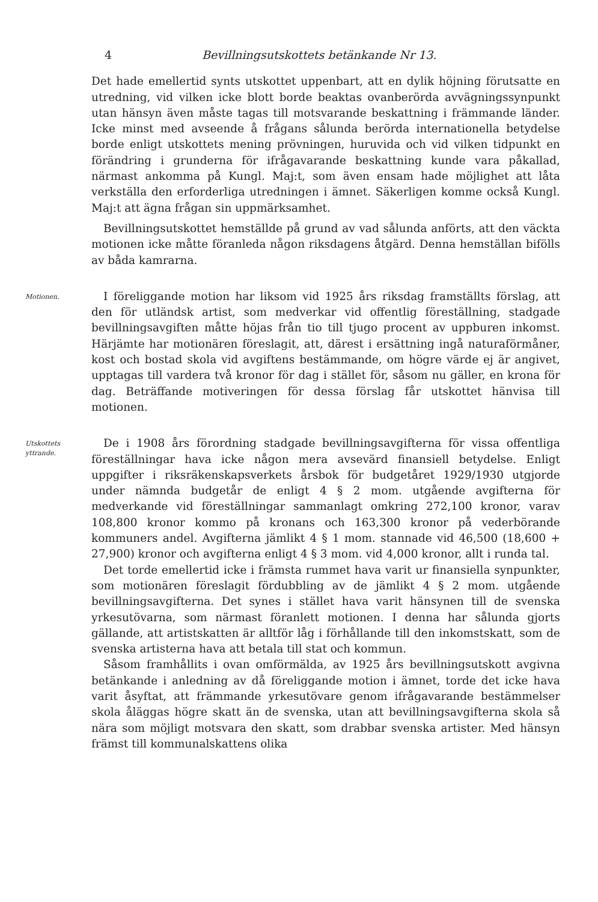4 Bevillningsutskottets betänkande Nr 13.
Det hade emellertid synts utskottet uppenbart, att en dylik höjning förutsatte en utredning, vid vilken icke blott borde beaktas ovanberörda avvägningssynpunkt utan hänsyn även måste tagas till motsvarande beskattning i främmande länder. Icke minst med avseende å frågans sålunda berörda internationella betydelse borde enligt utskottets mening prövningen, huruvida och vid vilken tidpunkt en förändring i grunderna för ifrågavarande beskattning kunde vara påkallad, närmast ankomma på Kungl. Maj:t, som även ensam hade möjlighet att låta verkställa den erforderliga utredningen i ämnet. Säkerligen komme också Kungl. Maj:t att ägna frågan sin uppmärksamhet.
Bevillningsutskottet hemställde på grund av vad sålunda anförts, att den väckta motionen icke måtte föranleda någon riksdagens åtgärd. Denna hemställan bifölls av båda kamrarna.
Motionen.
I föreliggande motion har liksom vid 1925 års riksdag framställts förslag, att den för utländsk artist, som medverkar vid offentlig föreställning, stadgade bevillningsavgiften måtte höjas från tio till tjugo procent av uppburen inkomst. Härjämte har motionären föreslagit, att, därest i ersättning ingå naturaförmåner, kost och bostad skola vid avgiftens bestämmande, om högre värde ej är angivet, upptagas till vardera två kronor för dag i stället för, såsom nu gäller, en krona för dag. Beträffande motiveringen för dessa förslag får utskottet hänvisa till motionen.
Utskottets
yttrande.
De i 1908 års förordning stadgade bevillningsavgifterna för vissa offentliga föreställningar hava icke någon mera avsevärd finansiell betydelse. Enligt uppgifter i riksräkenskapsverkets årsbok för budgetåret 1929/1930 utgjorde under nämnda budgetår de enligt 4 § 2 mom. utgående avgifterna för medverkande vid föreställningar sammanlagt omkring 272,100 kronor, varav 108,800 kronor kommo på kronans och 163,300 kronor på vederbörande kommuners andel. Avgifterna jämlikt 4 § 1 mom. stannade vid 46,500 (18,600 + 27,900) kronor och avgifterna enligt 4 § 3 mom. vid 4,000 kronor, allt i runda tal.
Det torde emellertid icke i främsta rummet hava varit ur finansiella synpunkter, som motionären föreslagit fördubbling av de jämlikt 4 § 2 mom. utgående bevillningsavgifterna. Det synes i stället hava varit hänsynen till de svenska yrkesutövarna, som närmast föranlett motionen. I denna har sålunda gjorts gällande, att artistskatten är alltför låg i förhållande till den inkomstskatt, som de svenska artisterna hava att betala till stat och kommun.
Såsom framhållits i ovan omförmälda, av 1925 års bevillningsutskott avgivna betänkande i anledning av då föreliggande motion i ämnet, torde det icke hava varit åsyftat, att främmande yrkesutövare genom ifrågavarande bestämmelser skola åläggas högre skatt än de svenska, utan att bevillningsavgifterna skola så nära som möjligt motsvara den skatt, som drabbar svenska artister. Med hänsyn främst till kommunalskattens olika